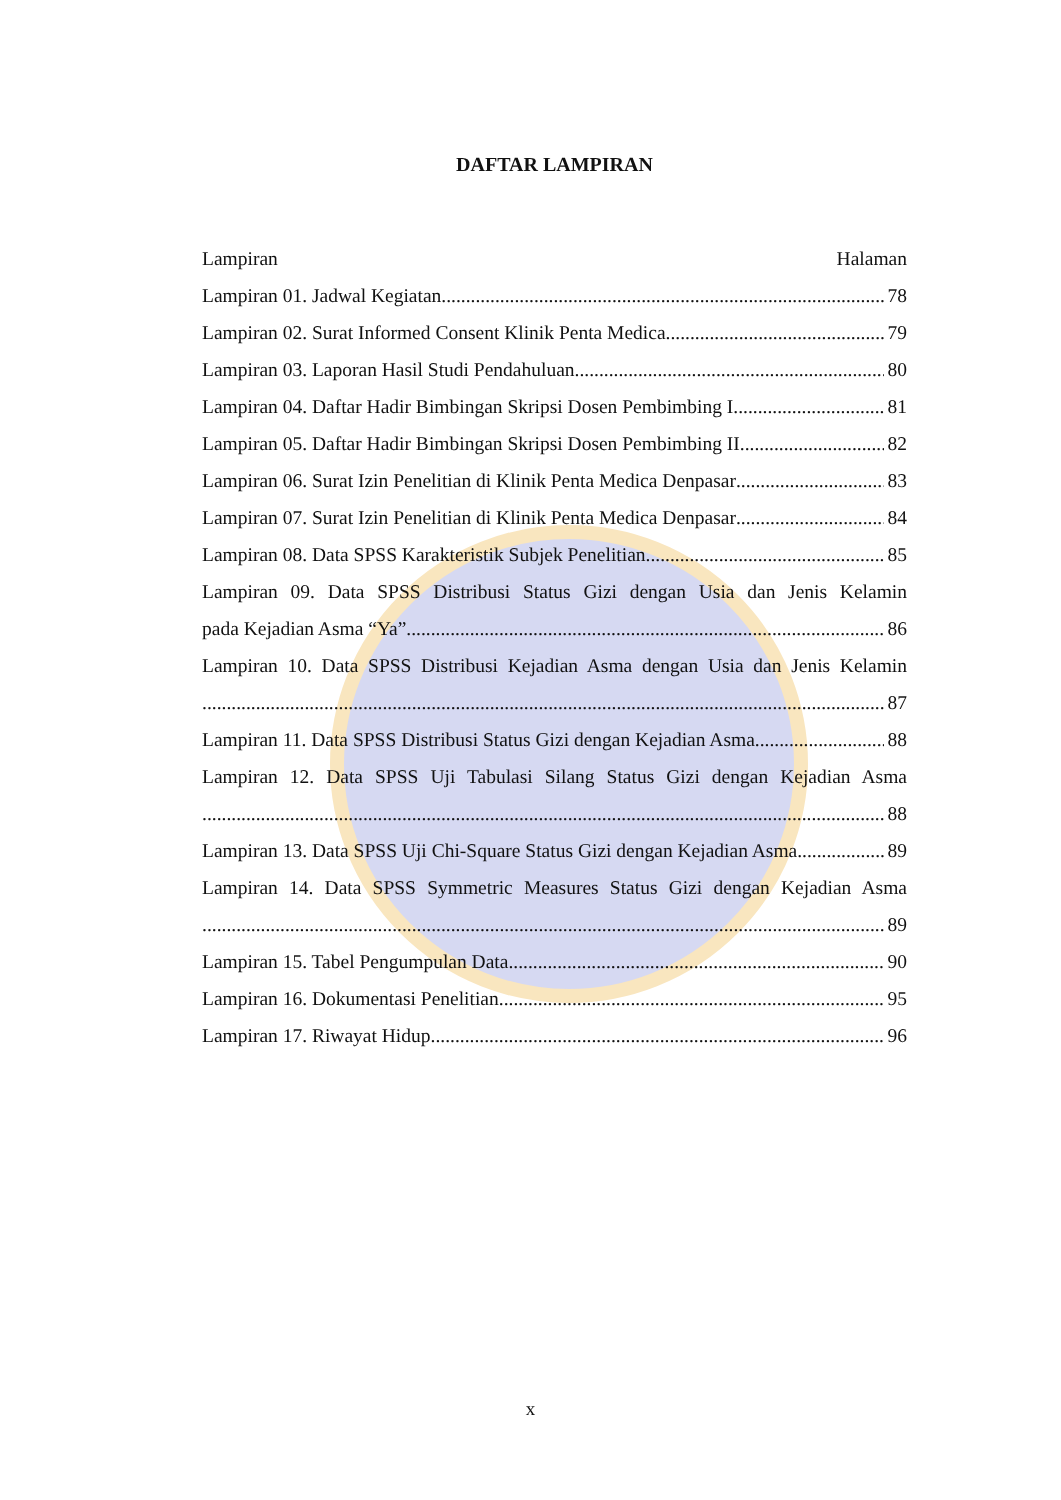DAFTAR LAMPIRAN
Lampiran Halaman
Lampiran 01. Jadwal Kegiatan 78
Lampiran 02. Surat Informed Consent Klinik Penta Medica 79
Lampiran 03. Laporan Hasil Studi Pendahuluan 80
Lampiran 04. Daftar Hadir Bimbingan Skripsi Dosen Pembimbing I 81
Lampiran 05. Daftar Hadir Bimbingan Skripsi Dosen Pembimbing II 82
Lampiran 06. Surat Izin Penelitian di Klinik Penta Medica Denpasar 83
Lampiran 07. Surat Izin Penelitian di Klinik Penta Medica Denpasar 84
Lampiran 08. Data SPSS Karakteristik Subjek Penelitian 85
Lampiran 09. Data SPSS Distribusi Status Gizi dengan Usia dan Jenis Kelamin
pada Kejadian Asma “Ya” 86
Lampiran 10. Data SPSS Distribusi Kejadian Asma dengan Usia dan Jenis Kelamin
87
Lampiran 11. Data SPSS Distribusi Status Gizi dengan Kejadian Asma 88
Lampiran 12. Data SPSS Uji Tabulasi Silang Status Gizi dengan Kejadian Asma
88
Lampiran 13. Data SPSS Uji Chi-Square Status Gizi dengan Kejadian Asma 89
Lampiran 14. Data SPSS Symmetric Measures Status Gizi dengan Kejadian Asma
89
Lampiran 15. Tabel Pengumpulan Data 90
Lampiran 16. Dokumentasi Penelitian 95
Lampiran 17. Riwayat Hidup 96
x